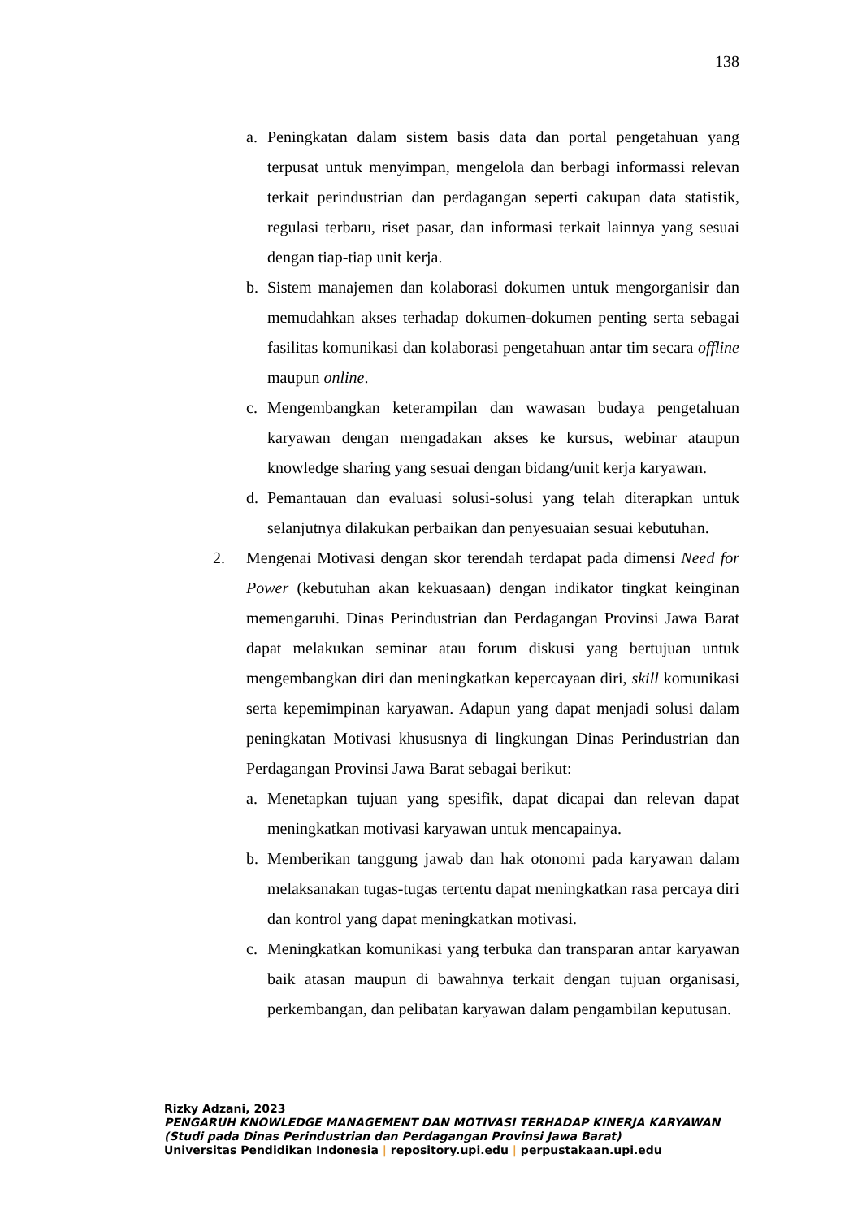138
a. Peningkatan dalam sistem basis data dan portal pengetahuan yang terpusat untuk menyimpan, mengelola dan berbagi informassi relevan terkait perindustrian dan perdagangan seperti cakupan data statistik, regulasi terbaru, riset pasar, dan informasi terkait lainnya yang sesuai dengan tiap-tiap unit kerja.
b. Sistem manajemen dan kolaborasi dokumen untuk mengorganisir dan memudahkan akses terhadap dokumen-dokumen penting serta sebagai fasilitas komunikasi dan kolaborasi pengetahuan antar tim secara offline maupun online.
c. Mengembangkan keterampilan dan wawasan budaya pengetahuan karyawan dengan mengadakan akses ke kursus, webinar ataupun knowledge sharing yang sesuai dengan bidang/unit kerja karyawan.
d. Pemantauan dan evaluasi solusi-solusi yang telah diterapkan untuk selanjutnya dilakukan perbaikan dan penyesuaian sesuai kebutuhan.
2. Mengenai Motivasi dengan skor terendah terdapat pada dimensi Need for Power (kebutuhan akan kekuasaan) dengan indikator tingkat keinginan memengaruhi. Dinas Perindustrian dan Perdagangan Provinsi Jawa Barat dapat melakukan seminar atau forum diskusi yang bertujuan untuk mengembangkan diri dan meningkatkan kepercayaan diri, skill komunikasi serta kepemimpinan karyawan. Adapun yang dapat menjadi solusi dalam peningkatan Motivasi khususnya di lingkungan Dinas Perindustrian dan Perdagangan Provinsi Jawa Barat sebagai berikut:
a. Menetapkan tujuan yang spesifik, dapat dicapai dan relevan dapat meningkatkan motivasi karyawan untuk mencapainya.
b. Memberikan tanggung jawab dan hak otonomi pada karyawan dalam melaksanakan tugas-tugas tertentu dapat meningkatkan rasa percaya diri dan kontrol yang dapat meningkatkan motivasi.
c. Meningkatkan komunikasi yang terbuka dan transparan antar karyawan baik atasan maupun di bawahnya terkait dengan tujuan organisasi, perkembangan, dan pelibatan karyawan dalam pengambilan keputusan.
Rizky Adzani, 2023
PENGARUH KNOWLEDGE MANAGEMENT DAN MOTIVASI TERHADAP KINERJA KARYAWAN
(Studi pada Dinas Perindustrian dan Perdagangan Provinsi Jawa Barat)
Universitas Pendidikan Indonesia | repository.upi.edu | perpustakaan.upi.edu